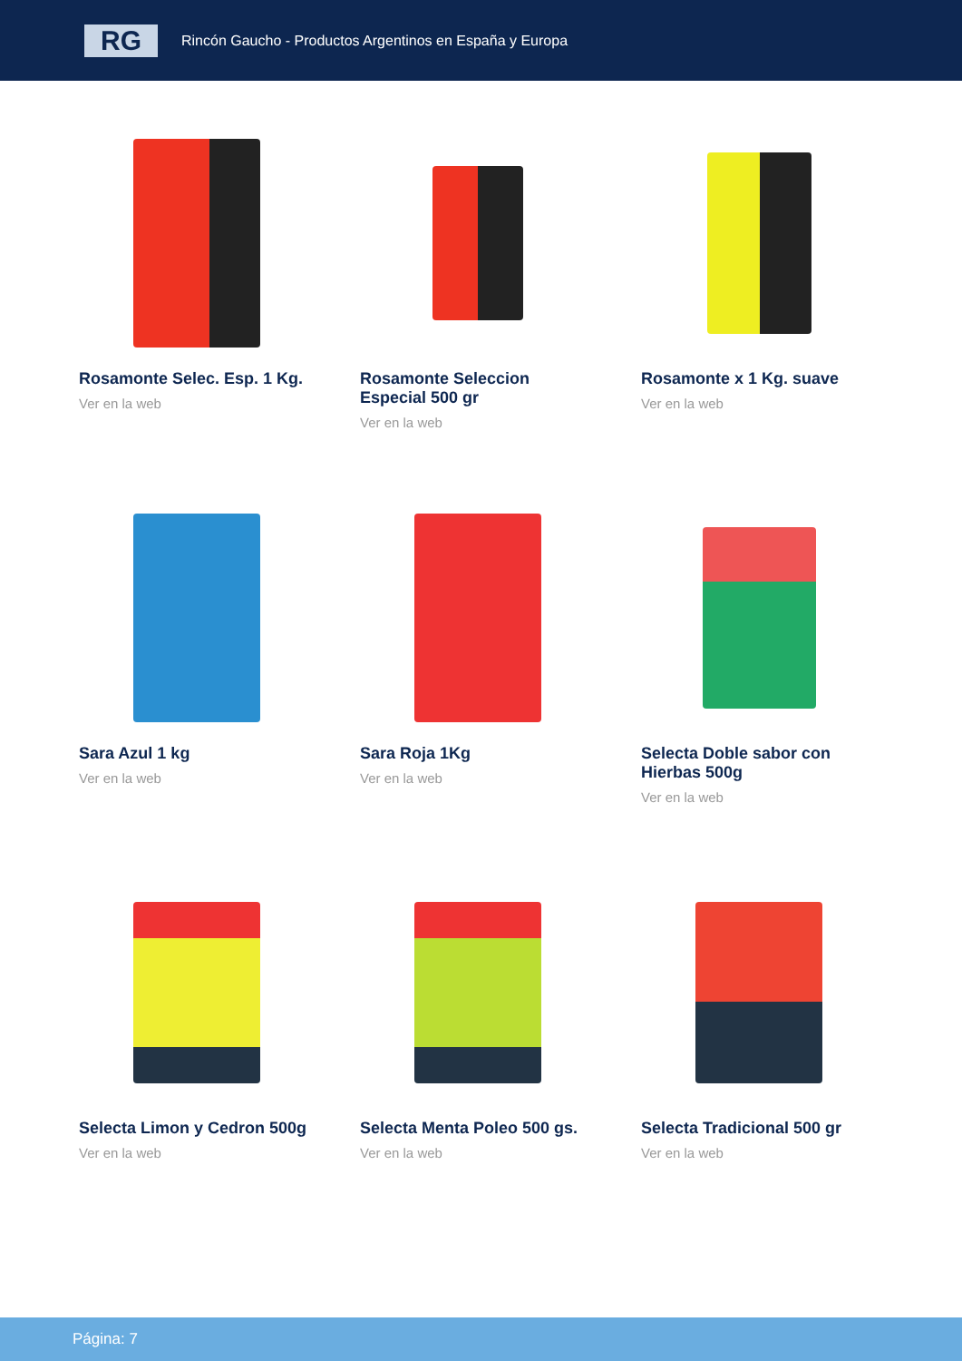RG
Rincón Gaucho - Productos Argentinos en España y Europa
Rosamonte Selec. Esp. 1 Kg.
Ver en la web
Rosamonte Seleccion Especial 500 gr
Ver en la web
Rosamonte x 1 Kg. suave
Ver en la web
Sara Azul 1 kg
Ver en la web
Sara Roja 1Kg
Ver en la web
Selecta Doble sabor con Hierbas 500g
Ver en la web
Selecta Limon y Cedron 500g
Ver en la web
Selecta Menta Poleo 500 gs.
Ver en la web
Selecta Tradicional 500 gr
Ver en la web
Página: 7